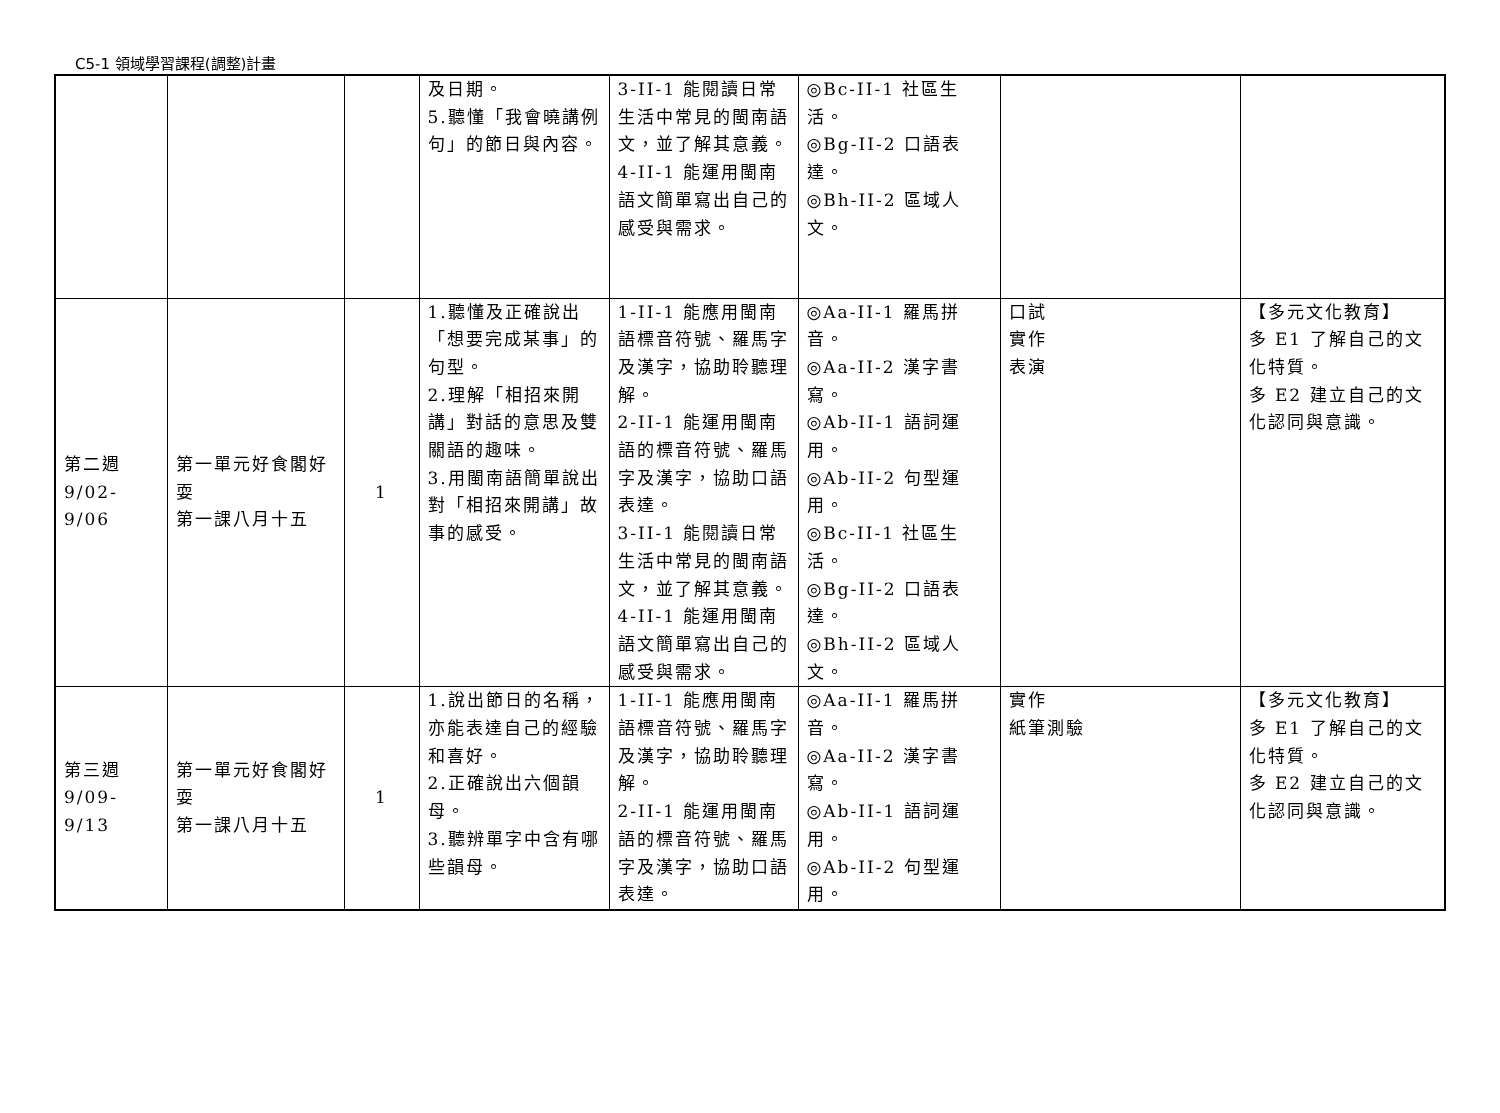C5-1 領域學習課程(調整)計畫
| | | | 及日期。 5.聽懂「我會曉講例句」的節日與內容。 | 3-II-1 能閱讀日常生活中常見的閩南語文，並了解其意義。 4-II-1 能運用閩南語文簡單寫出自己的感受與需求。 | ◎Bc-II-1 社區生活。 ◎Bg-II-2 口語表達。 ◎Bh-II-2 區域人文。 | | |
| 第二週 9/02-9/06 | 第一單元好食閣好耍 第一課八月十五 | 1 | 1.聽懂及正確說出「想要完成某事」的句型。 2.理解「相招來開講」對話的意思及雙關語的趣味。 3.用閩南語簡單說出對「相招來開講」故事的感受。 | 1-II-1 能應用閩南語標音符號、羅馬字及漢字，協助聆聽理解。 2-II-1 能運用閩南語的標音符號、羅馬字及漢字，協助口語表達。 3-II-1 能閱讀日常生活中常見的閩南語文，並了解其意義。 4-II-1 能運用閩南語文簡單寫出自己的感受與需求。 | ◎Aa-II-1 羅馬拼音。 ◎Aa-II-2 漢字書寫。 ◎Ab-II-1 語詞運用。 ◎Ab-II-2 句型運用。 ◎Bc-II-1 社區生活。 ◎Bg-II-2 口語表達。 ◎Bh-II-2 區域人文。 | 口試 實作 表演 | 【多元文化教育】 多 E1 了解自己的文化特質。 多 E2 建立自己的文化認同與意識。 |
| 第三週 9/09-9/13 | 第一單元好食閣好耍 第一課八月十五 | 1 | 1.說出節日的名稱，亦能表達自己的經驗和喜好。 2.正確說出六個韻母。 3.聽辨單字中含有哪些韻母。 | 1-II-1 能應用閩南語標音符號、羅馬字及漢字，協助聆聽理解。 2-II-1 能運用閩南語的標音符號、羅馬字及漢字，協助口語表達。 | ◎Aa-II-1 羅馬拼音。 ◎Aa-II-2 漢字書寫。 ◎Ab-II-1 語詞運用。 ◎Ab-II-2 句型運用。 | 實作 紙筆測驗 | 【多元文化教育】 多 E1 了解自己的文化特質。 多 E2 建立自己的文化認同與意識。 |